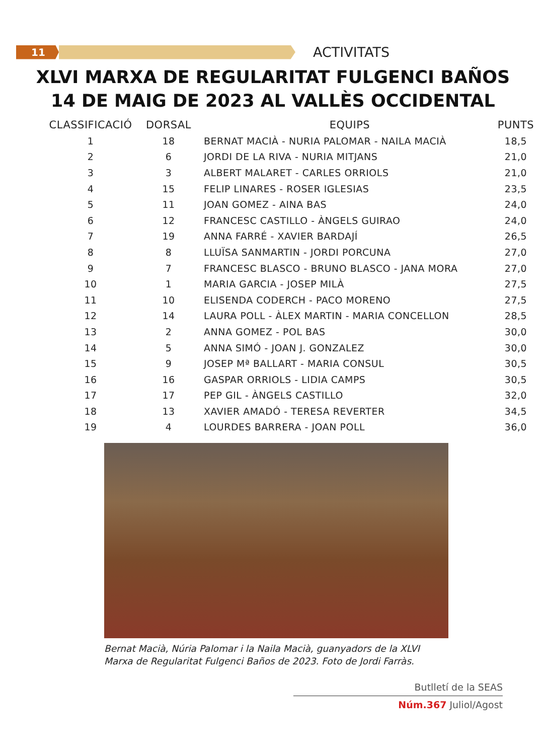11
ACTIVITATS
XLVI MARXA DE REGULARITAT FULGENCI BAÑOS
14 DE MAIG DE 2023 AL VALLÈS OCCIDENTAL
| CLASSIFICACIÓ | DORSAL | EQUIPS | PUNTS |
| --- | --- | --- | --- |
| 1 | 18 | BERNAT MACIÀ - NURIA PALOMAR - NAILA MACIÀ | 18,5 |
| 2 | 6 | JORDI DE LA RIVA - NURIA MITJANS | 21,0 |
| 3 | 3 | ALBERT MALARET - CARLES ORRIOLS | 21,0 |
| 4 | 15 | FELIP LINARES - ROSER IGLESIAS | 23,5 |
| 5 | 11 | JOAN GOMEZ - AINA BAS | 24,0 |
| 6 | 12 | FRANCESC CASTILLO - ÀNGELS GUIRAO | 24,0 |
| 7 | 19 | ANNA FARRÉ - XAVIER BARDAJÍ | 26,5 |
| 8 | 8 | LLUÏSA SANMARTIN - JORDI PORCUNA | 27,0 |
| 9 | 7 | FRANCESC BLASCO - BRUNO BLASCO - JANA MORA | 27,0 |
| 10 | 1 | MARIA GARCIA - JOSEP MILÀ | 27,5 |
| 11 | 10 | ELISENDA CODERCH - PACO MORENO | 27,5 |
| 12 | 14 | LAURA POLL - ÀLEX MARTIN - MARIA CONCELLON | 28,5 |
| 13 | 2 | ANNA GOMEZ - POL BAS | 30,0 |
| 14 | 5 | ANNA SIMÓ - JOAN J. GONZALEZ | 30,0 |
| 15 | 9 | JOSEP Mª BALLART - MARIA CONSUL | 30,5 |
| 16 | 16 | GASPAR ORRIOLS - LIDIA CAMPS | 30,5 |
| 17 | 17 | PEP GIL - ÀNGELS CASTILLO | 32,0 |
| 18 | 13 | XAVIER AMADÓ - TERESA REVERTER | 34,5 |
| 19 | 4 | LOURDES BARRERA - JOAN POLL | 36,0 |
Bernat Macià, Núria Palomar i la Naila Macià, guanyadors de la XLVI
Marxa de Regularitat Fulgenci Baños de 2023. Foto de Jordi Farràs.
Butlletí de la SEAS
Núm.367 Juliol/Agost